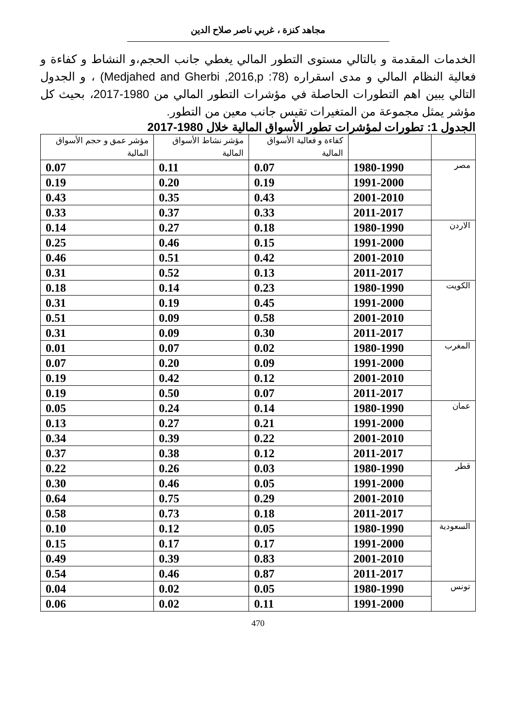مجاهد كنزة ، غربي ناصر صلاح الدين
الخدمات المقدمة و بالتالي مستوى التطور المالي يغطي جانب الحجم،و النشاط و كفاءة و فعالية النظام المالي و مدى اسقراره (Medjahed and Gherbi ,2016,p :78) ، و الجدول التالي يبين اهم التطورات الحاصلة في مؤشرات التطور المالي من 1980-2017، بحيث كل مؤشر يمثل مجموعة من المتغيرات تقيس جانب معين من التطور.
الجدول 1: تطورات لمؤشرات تطور الأسواق المالية خلال 1980-2017
| | | كفاءة و فعالية الأسواق المالية | مؤشر نشاط الأسواق المالية | مؤشر عمق و حجم الأسواق المالية |
| --- | --- | --- | --- | --- |
| مصر | 1980-1990 | 0.07 | 0.11 | 0.07 |
| | 1991-2000 | 0.19 | 0.20 | 0.19 |
| | 2001-2010 | 0.43 | 0.35 | 0.43 |
| | 2011-2017 | 0.33 | 0.37 | 0.33 |
| الاردن | 1980-1990 | 0.18 | 0.27 | 0.14 |
| | 1991-2000 | 0.15 | 0.46 | 0.25 |
| | 2001-2010 | 0.42 | 0.51 | 0.46 |
| | 2011-2017 | 0.13 | 0.52 | 0.31 |
| الكويت | 1980-1990 | 0.23 | 0.14 | 0.18 |
| | 1991-2000 | 0.45 | 0.19 | 0.31 |
| | 2001-2010 | 0.58 | 0.09 | 0.51 |
| | 2011-2017 | 0.30 | 0.09 | 0.31 |
| المغرب | 1980-1990 | 0.02 | 0.07 | 0.01 |
| | 1991-2000 | 0.09 | 0.20 | 0.07 |
| | 2001-2010 | 0.12 | 0.42 | 0.19 |
| | 2011-2017 | 0.07 | 0.50 | 0.19 |
| عمان | 1980-1990 | 0.14 | 0.24 | 0.05 |
| | 1991-2000 | 0.21 | 0.27 | 0.13 |
| | 2001-2010 | 0.22 | 0.39 | 0.34 |
| | 2011-2017 | 0.12 | 0.38 | 0.37 |
| قطر | 1980-1990 | 0.03 | 0.26 | 0.22 |
| | 1991-2000 | 0.05 | 0.46 | 0.30 |
| | 2001-2010 | 0.29 | 0.75 | 0.64 |
| | 2011-2017 | 0.18 | 0.73 | 0.58 |
| السعودية | 1980-1990 | 0.05 | 0.12 | 0.10 |
| | 1991-2000 | 0.17 | 0.17 | 0.15 |
| | 2001-2010 | 0.83 | 0.39 | 0.49 |
| | 2011-2017 | 0.87 | 0.46 | 0.54 |
| تونس | 1980-1990 | 0.05 | 0.02 | 0.04 |
| | 1991-2000 | 0.11 | 0.02 | 0.06 |
470